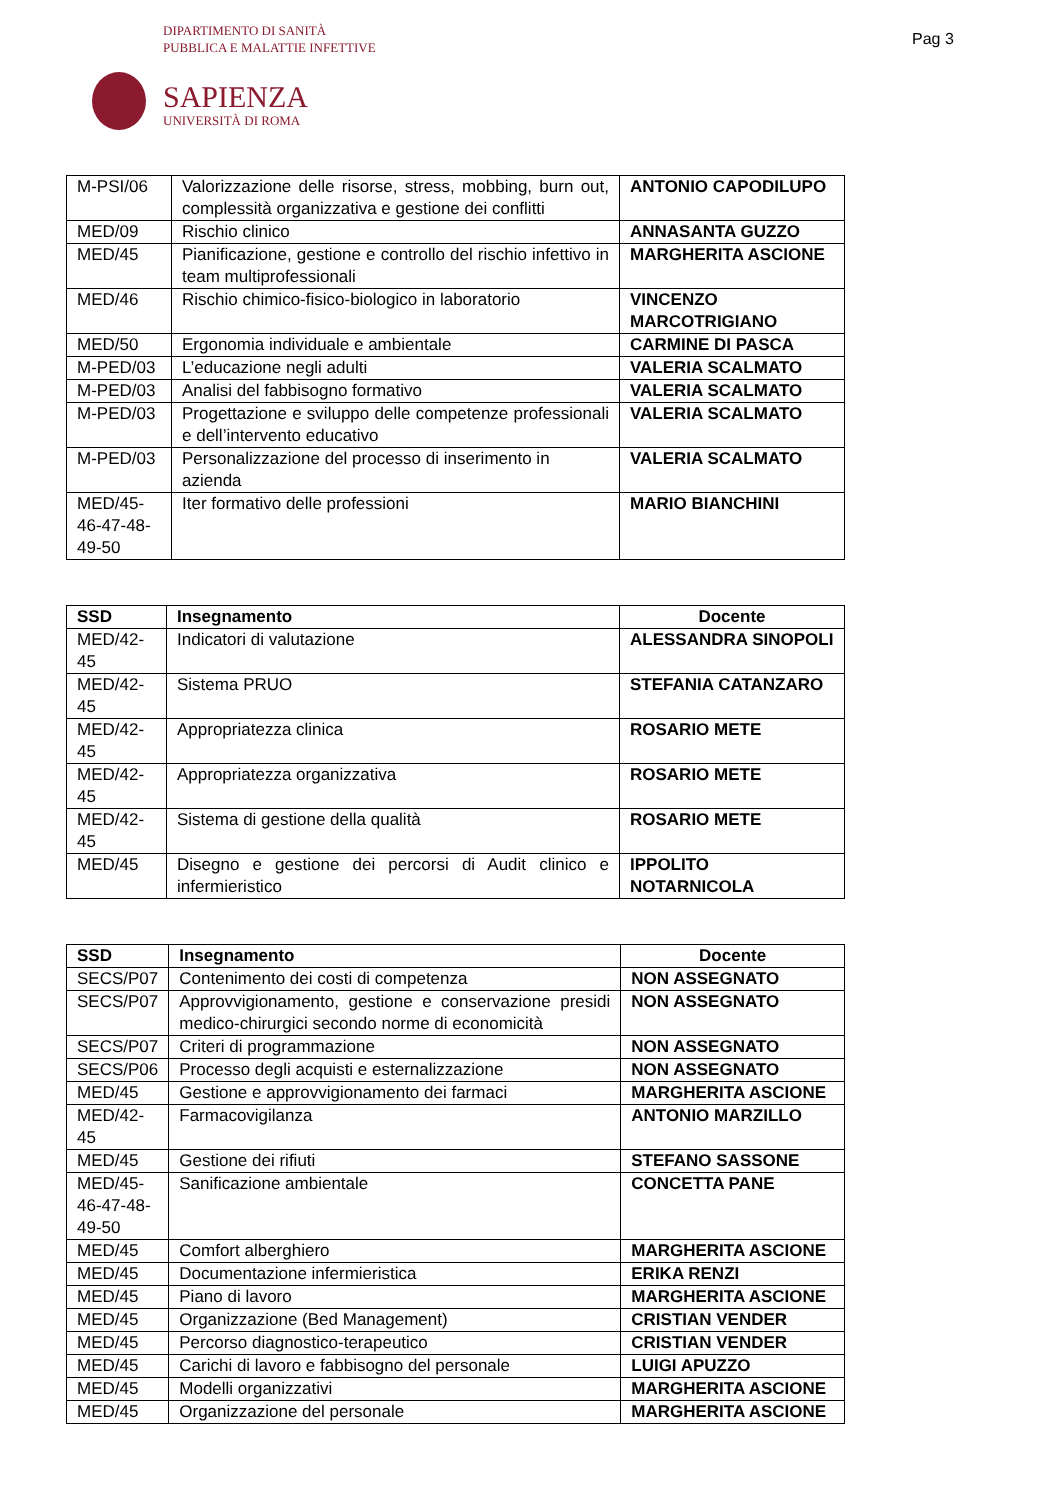DIPARTIMENTO DI SANITÀ
PUBBLICA E MALATTIE INFETTIVE
Pag 3
SAPIENZA
UNIVERSITÀ DI ROMA
| M-PSI/06 | Valorizzazione delle risorse, stress, mobbing, burn out, complessità organizzativa e gestione dei conflitti | ANTONIO CAPODILUPO |
| MED/09 | Rischio clinico | ANNASANTA GUZZO |
| MED/45 | Pianificazione, gestione e controllo del rischio infettivo in team multiprofessionali | MARGHERITA ASCIONE |
| MED/46 | Rischio chimico-fisico-biologico in laboratorio | VINCENZO MARCOTRIGIANO |
| MED/50 | Ergonomia individuale e ambientale | CARMINE DI PASCA |
| M-PED/03 | L’educazione negli adulti | VALERIA SCALMATO |
| M-PED/03 | Analisi del fabbisogno formativo | VALERIA SCALMATO |
| M-PED/03 | Progettazione e sviluppo delle competenze professionali e dell’intervento educativo | VALERIA SCALMATO |
| M-PED/03 | Personalizzazione del processo di inserimento in azienda | VALERIA SCALMATO |
| MED/45-46-47-48-49-50 | Iter formativo delle professioni | MARIO BIANCHINI |
| SSD | Insegnamento | Docente |
| --- | --- | --- |
| MED/42-45 | Indicatori di valutazione | ALESSANDRA SINOPOLI |
| MED/42-45 | Sistema PRUO | STEFANIA CATANZARO |
| MED/42-45 | Appropriatezza clinica | ROSARIO METE |
| MED/42-45 | Appropriatezza organizzativa | ROSARIO METE |
| MED/42-45 | Sistema di gestione della qualità | ROSARIO METE |
| MED/45 | Disegno e gestione dei percorsi di Audit clinico e infermieristico | IPPOLITO NOTARNICOLA |
| SSD | Insegnamento | Docente |
| --- | --- | --- |
| SECS/P07 | Contenimento dei costi di competenza | NON ASSEGNATO |
| SECS/P07 | Approvvigionamento, gestione e conservazione presidi medico-chirurgici secondo norme di economicità | NON ASSEGNATO |
| SECS/P07 | Criteri di programmazione | NON ASSEGNATO |
| SECS/P06 | Processo degli acquisti e esternalizzazione | NON ASSEGNATO |
| MED/45 | Gestione e approvvigionamento dei farmaci | MARGHERITA ASCIONE |
| MED/42-45 | Farmacovigilanza | ANTONIO MARZILLO |
| MED/45 | Gestione dei rifiuti | STEFANO SASSONE |
| MED/45-46-47-48-49-50 | Sanificazione ambientale | CONCETTA PANE |
| MED/45 | Comfort alberghiero | MARGHERITA ASCIONE |
| MED/45 | Documentazione infermieristica | ERIKA RENZI |
| MED/45 | Piano di lavoro | MARGHERITA ASCIONE |
| MED/45 | Organizzazione (Bed Management) | CRISTIAN VENDER |
| MED/45 | Percorso diagnostico-terapeutico | CRISTIAN VENDER |
| MED/45 | Carichi di lavoro e fabbisogno del personale | LUIGI APUZZO |
| MED/45 | Modelli organizzativi | MARGHERITA ASCIONE |
| MED/45 | Organizzazione del personale | MARGHERITA ASCIONE |